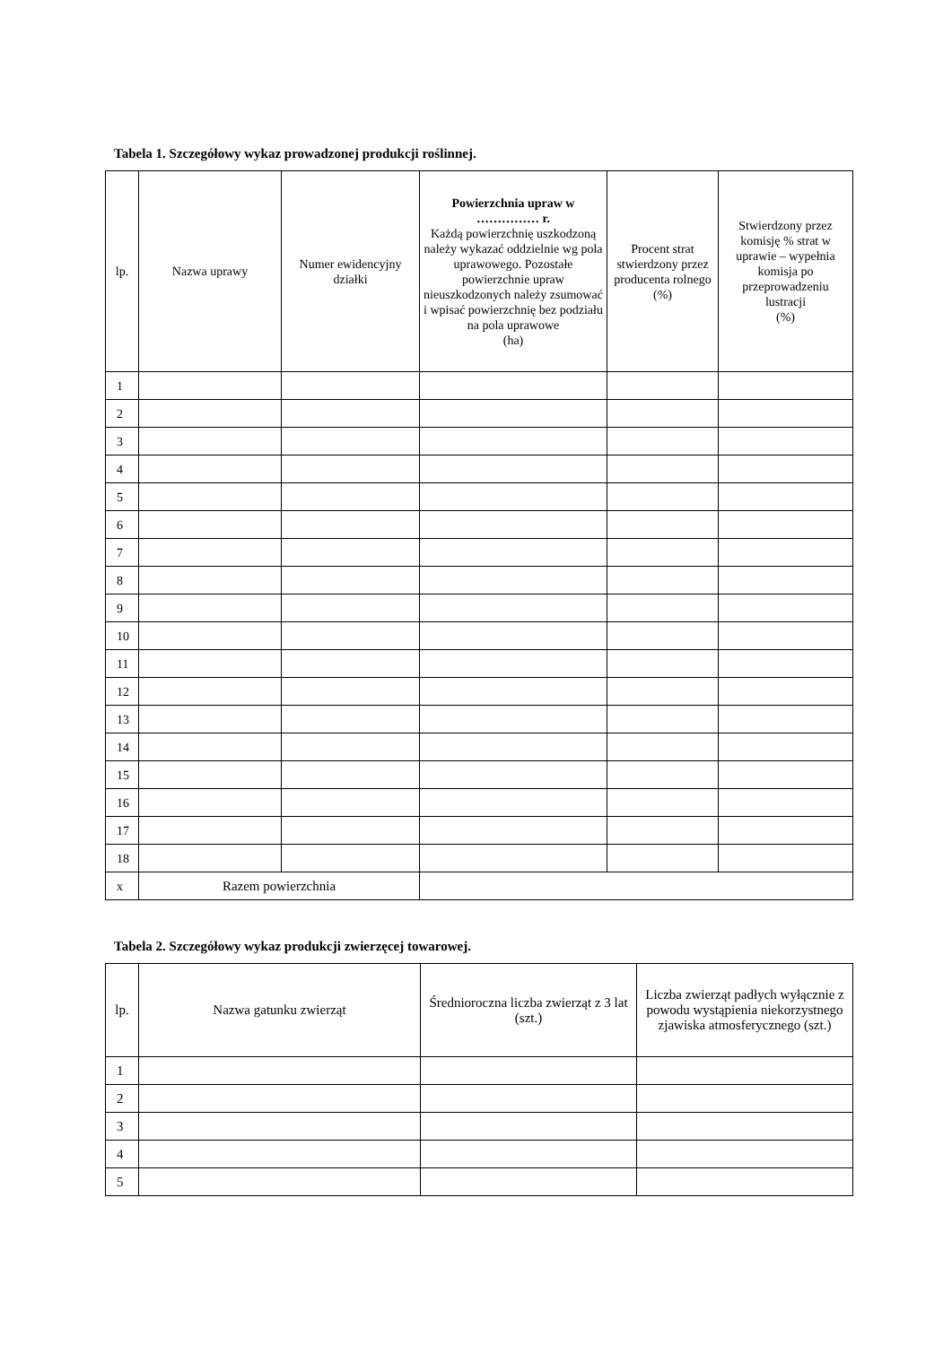Tabela 1. Szczegółowy wykaz prowadzonej produkcji roślinnej.
| lp. | Nazwa uprawy | Numer ewidencyjny działki | Powierzchnia upraw w …………… r. Każdą powierzchnię uszkodzoną należy wykazać oddzielnie wg pola uprawowego. Pozostałe powierzchnie upraw nieuszkodzonych należy zsumować i wpisać powierzchnię bez podziału na pola uprawowe (ha) | Procent strat stwierdzony przez producenta rolnego (%) | Stwierdzony przez komisję % strat w uprawie – wypełnia komisja po przeprowadzeniu lustracji (%) |
| --- | --- | --- | --- | --- | --- |
| 1 | | | | | |
| 2 | | | | | |
| 3 | | | | | |
| 4 | | | | | |
| 5 | | | | | |
| 6 | | | | | |
| 7 | | | | | |
| 8 | | | | | |
| 9 | | | | | |
| 10 | | | | | |
| 11 | | | | | |
| 12 | | | | | |
| 13 | | | | | |
| 14 | | | | | |
| 15 | | | | | |
| 16 | | | | | |
| 17 | | | | | |
| 18 | | | | | |
| x | Razem powierzchnia | | | | |
Tabela 2. Szczegółowy wykaz produkcji zwierzęcej towarowej.
| lp. | Nazwa gatunku zwierząt | Średnioroczna liczba zwierząt z 3 lat (szt.) | Liczba zwierząt padłych wyłącznie z powodu wystąpienia niekorzystnego zjawiska atmosferycznego (szt.) |
| --- | --- | --- | --- |
| 1 | | | |
| 2 | | | |
| 3 | | | |
| 4 | | | |
| 5 | | | |